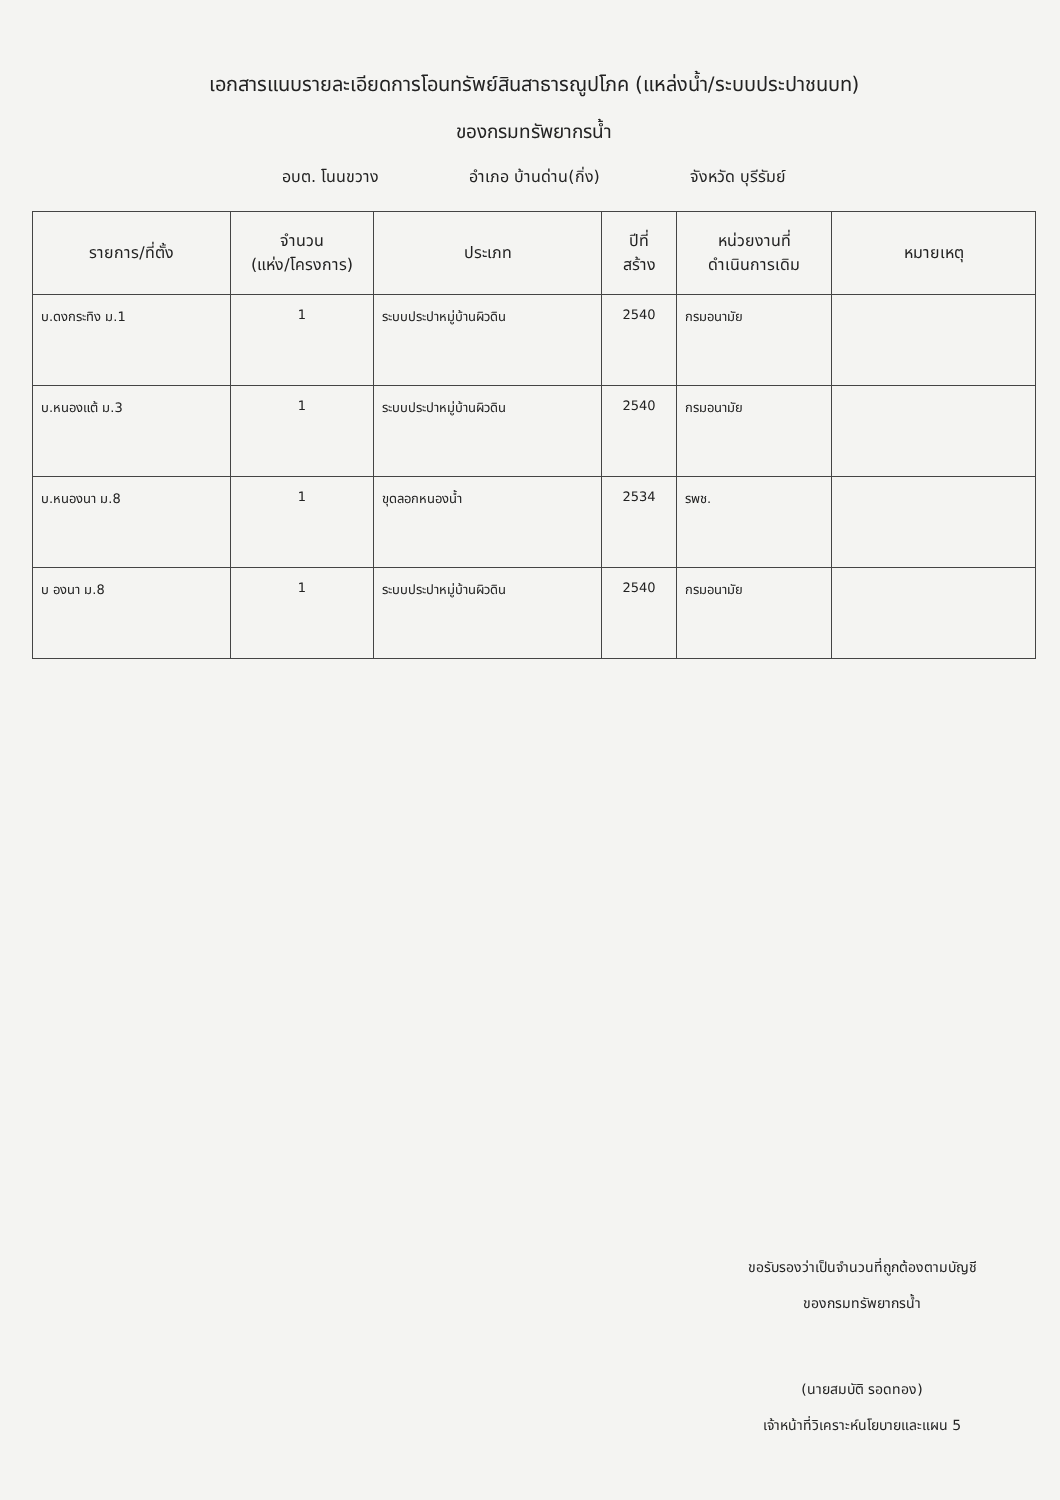เอกสารแนบรายละเอียดการโอนทรัพย์สินสาธารณูปโภค (แหล่งน้ำ/ระบบประปาชนบท)
ของกรมทรัพยากรน้ำ
อบต. โนนขวาง อำเภอ บ้านด่าน(กิ่ง) จังหวัด บุรีรัมย์
| รายการ/ที่ตั้ง | จำนวน (แห่ง/โครงการ) | ประเภท | ปีที่ สร้าง | หน่วยงานที่ ดำเนินการเดิม | หมายเหตุ |
| --- | --- | --- | --- | --- | --- |
| บ.ดงกระทิง ม.1 | 1 | ระบบประปาหมู่บ้านผิวดิน | 2540 | กรมอนามัย | |
| บ.หนองแต้ ม.3 | 1 | ระบบประปาหมู่บ้านผิวดิน | 2540 | กรมอนามัย | |
| บ.หนองนา ม.8 | 1 | ขุดลอกหนองน้ำ | 2534 | รพช. | |
| บ องนา ม.8 | 1 | ระบบประปาหมู่บ้านผิวดิน | 2540 | กรมอนามัย | |
ขอรับรองว่าเป็นจำนวนที่ถูกต้องตามบัญชี
ของกรมทรัพยากรน้ำ
(นายสมบัติ รอดทอง)
เจ้าหน้าที่วิเคราะห์นโยบายและแผน 5